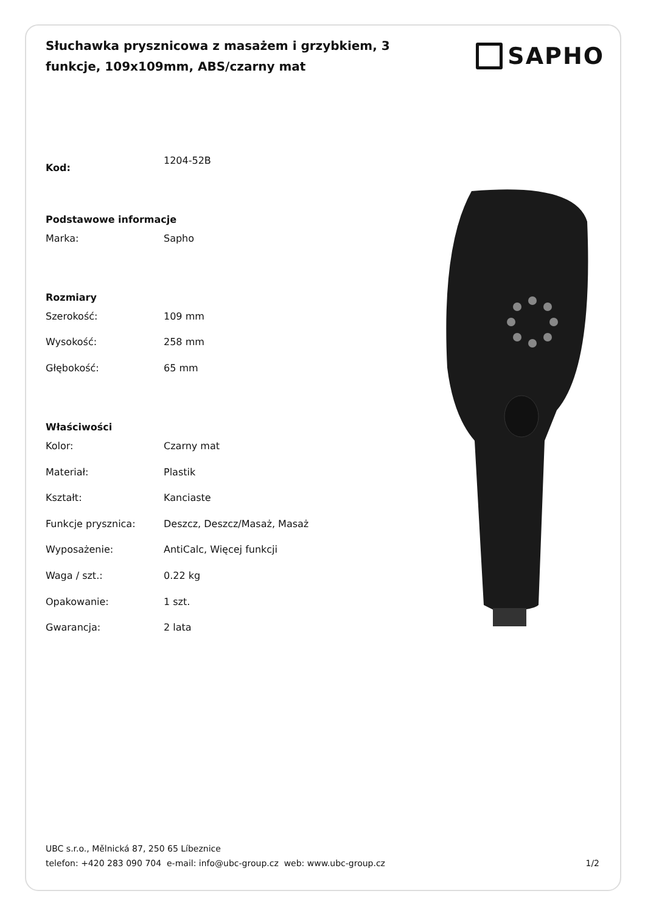Słuchawka prysznicowa z masażem i grzybkiem, 3 funkcje, 109x109mm, ABS/czarny mat
SAPHO
| Kod: | 1204-52B |
| Podstawowe informacje | |
| Marka: | Sapho |
| Rozmiary | |
| Szerokość: | 109 mm |
| Wysokość: | 258 mm |
| Głębokość: | 65 mm |
| Właściwości | |
| Kolor: | Czarny mat |
| Materiał: | Plastik |
| Kształt: | Kanciaste |
| Funkcje prysznica: | Deszcz, Deszcz/Masaż, Masaż |
| Wyposażenie: | AntiCalc, Więcej funkcji |
| Waga / szt.: | 0.22 kg |
| Opakowanie: | 1 szt. |
| Gwarancja: | 2 lata |
UBC s.r.o., Mělnická 87, 250 65 Líbeznice
telefon: +420 283 090 704 e-mail: info@ubc-group.cz web: www.ubc-group.cz 1/2